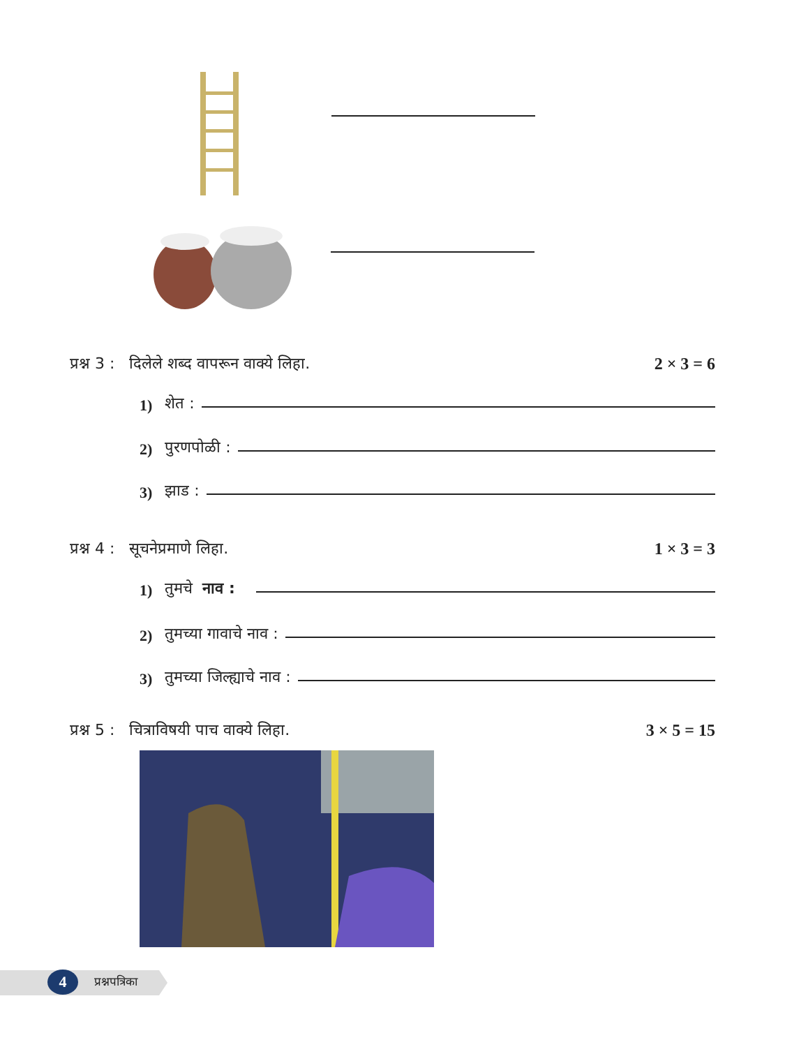प्रश्न 3 : दिलेले शब्द वापरून वाक्ये लिहा. 2 × 3 = 6
1) शेत :
2) पुरणपोळी :
3) झाड :
प्रश्न 4 : सूचनेप्रमाणे लिहा. 1 × 3 = 3
1) तुमचे नाव :
2) तुमच्या गावाचे नाव :
3) तुमच्या जिल्ह्याचे नाव :
प्रश्न 5 : चित्राविषयी पाच वाक्ये लिहा. 3 × 5 = 15
4 प्रश्नपत्रिका